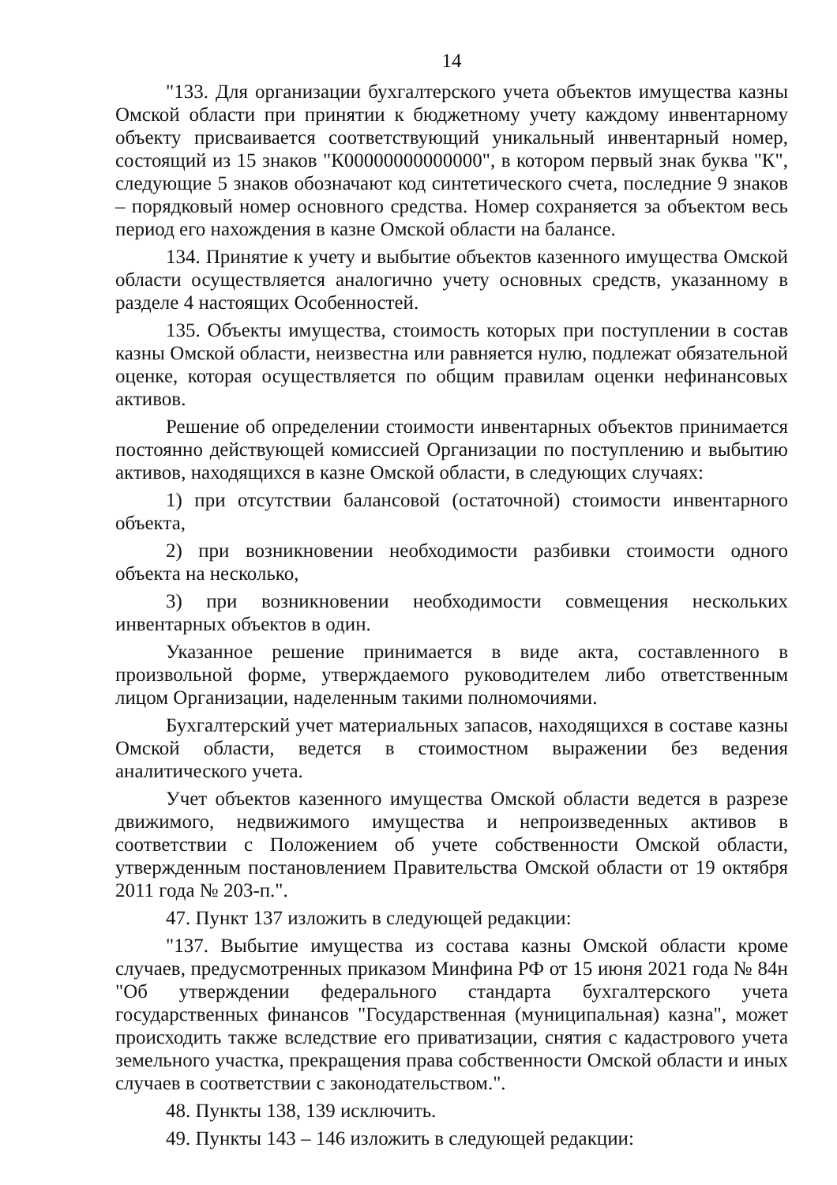14
"133. Для организации бухгалтерского учета объектов имущества казны Омской области при принятии к бюджетному учету каждому инвентарному объекту присваивается соответствующий уникальный инвентарный номер, состоящий из 15 знаков "К00000000000000", в котором первый знак буква "К", следующие 5 знаков обозначают код синтетического счета, последние 9 знаков – порядковый номер основного средства. Номер сохраняется за объектом весь период его нахождения в казне Омской области на балансе.
134. Принятие к учету и выбытие объектов казенного имущества Омской области осуществляется аналогично учету основных средств, указанному в разделе 4 настоящих Особенностей.
135. Объекты имущества, стоимость которых при поступлении в состав казны Омской области, неизвестна или равняется нулю, подлежат обязательной оценке, которая осуществляется по общим правилам оценки нефинансовых активов.
Решение об определении стоимости инвентарных объектов принимается постоянно действующей комиссией Организации по поступлению и выбытию активов, находящихся в казне Омской области, в следующих случаях:
1) при отсутствии балансовой (остаточной) стоимости инвентарного объекта,
2) при возникновении необходимости разбивки стоимости одного объекта на несколько,
3) при возникновении необходимости совмещения нескольких инвентарных объектов в один.
Указанное решение принимается в виде акта, составленного в произвольной форме, утверждаемого руководителем либо ответственным лицом Организации, наделенным такими полномочиями.
Бухгалтерский учет материальных запасов, находящихся в составе казны Омской области, ведется в стоимостном выражении без ведения аналитического учета.
Учет объектов казенного имущества Омской области ведется в разрезе движимого, недвижимого имущества и непроизведенных активов в соответствии с Положением об учете собственности Омской области, утвержденным постановлением Правительства Омской области от 19 октября 2011 года № 203-п.".
47. Пункт 137 изложить в следующей редакции:
"137. Выбытие имущества из состава казны Омской области кроме случаев, предусмотренных приказом Минфина РФ от 15 июня 2021 года № 84н "Об утверждении федерального стандарта бухгалтерского учета государственных финансов "Государственная (муниципальная) казна", может происходить также вследствие его приватизации, снятия с кадастрового учета земельного участка, прекращения права собственности Омской области и иных случаев в соответствии с законодательством.".
48. Пункты 138, 139 исключить.
49. Пункты 143 – 146 изложить в следующей редакции: